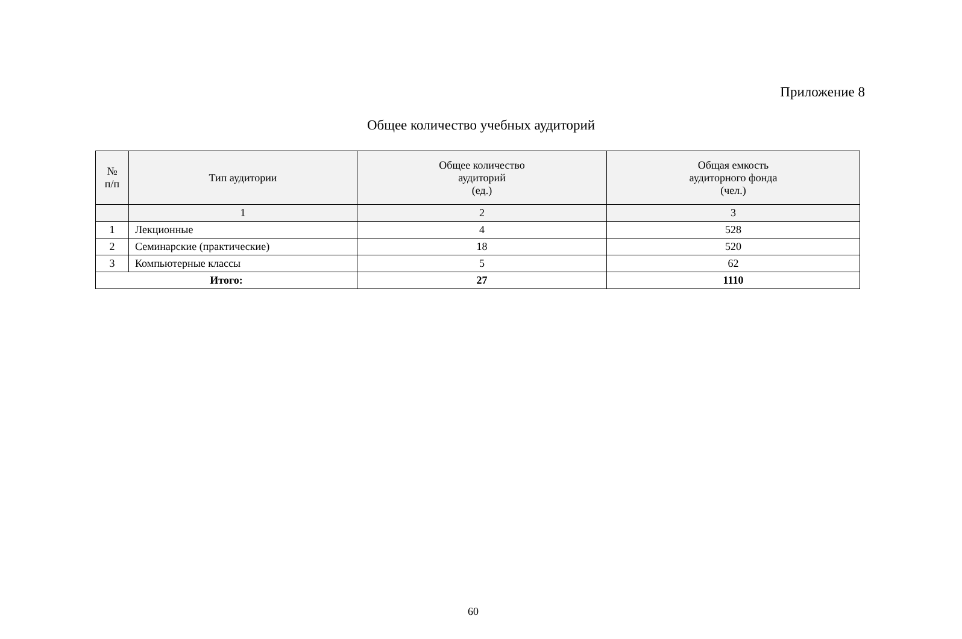Приложение 8
Общее количество учебных аудиторий
| № п/п | Тип аудитории | Общее количество аудиторий (ед.) | Общая емкость аудиторного фонда (чел.) |
| --- | --- | --- | --- |
| | 1 | 2 | 3 |
| 1 | Лекционные | 4 | 528 |
| 2 | Семинарские (практические) | 18 | 520 |
| 3 | Компьютерные классы | 5 | 62 |
| Итого: | | 27 | 1110 |
60